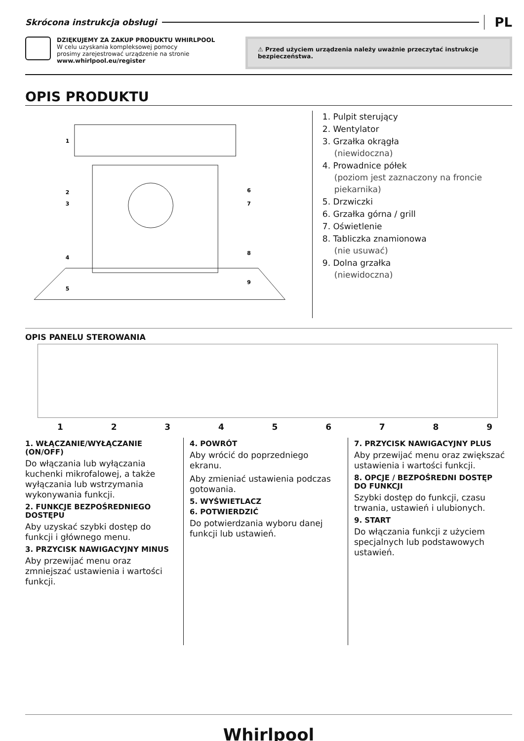Skrócona instrukcja obsługi
PL
DZIĘKUJEMY ZA ZAKUP PRODUKTU WHIRLPOOL
W celu uzyskania kompleksowej pomocy
prosimy zarejestrować urządzenie na stronie
www.whirlpool.eu/register
⚠ Przed użyciem urządzenia należy uważnie przeczytać instrukcje bezpieczeństwa.
OPIS PRODUKTU
1
2
3
4
5
6
7
8
9
1. Pulpit sterujący
2. Wentylator
3. Grzałka okrągła
(niewidoczna)
4. Prowadnice półek
(poziom jest zaznaczony na froncie piekarnika)
5. Drzwiczki
6. Grzałka górna / grill
7. Oświetlenie
8. Tabliczka znamionowa
(nie usuwać)
9. Dolna grzałka
(niewidoczna)
OPIS PANELU STEROWANIA
123456789
1. WŁĄCZANIE/WYŁĄCZANIE (ON/OFF)
Do włączania lub wyłączania kuchenki mikrofalowej, a także wyłączania lub wstrzymania wykonywania funkcji.
2. FUNKCJE BEZPOŚREDNIEGO DOSTĘPU
Aby uzyskać szybki dostęp do funkcji i głównego menu.
3. PRZYCISK NAWIGACYJNY MINUS
Aby przewijać menu oraz zmniejszać ustawienia i wartości funkcji.
4. POWRÓT
Aby wrócić do poprzedniego ekranu.
Aby zmieniać ustawienia podczas gotowania.
5. WYŚWIETLACZ
6. POTWIERDZIĆ
Do potwierdzania wyboru danej funkcji lub ustawień.
7. PRZYCISK NAWIGACYJNY PLUS
Aby przewijać menu oraz zwiększać ustawienia i wartości funkcji.
8. OPCJE / BEZPOŚREDNI DOSTĘP DO FUNKCJI
Szybki dostęp do funkcji, czasu trwania, ustawień i ulubionych.
9. START
Do włączania funkcji z użyciem specjalnych lub podstawowych ustawień.
Whirlpool